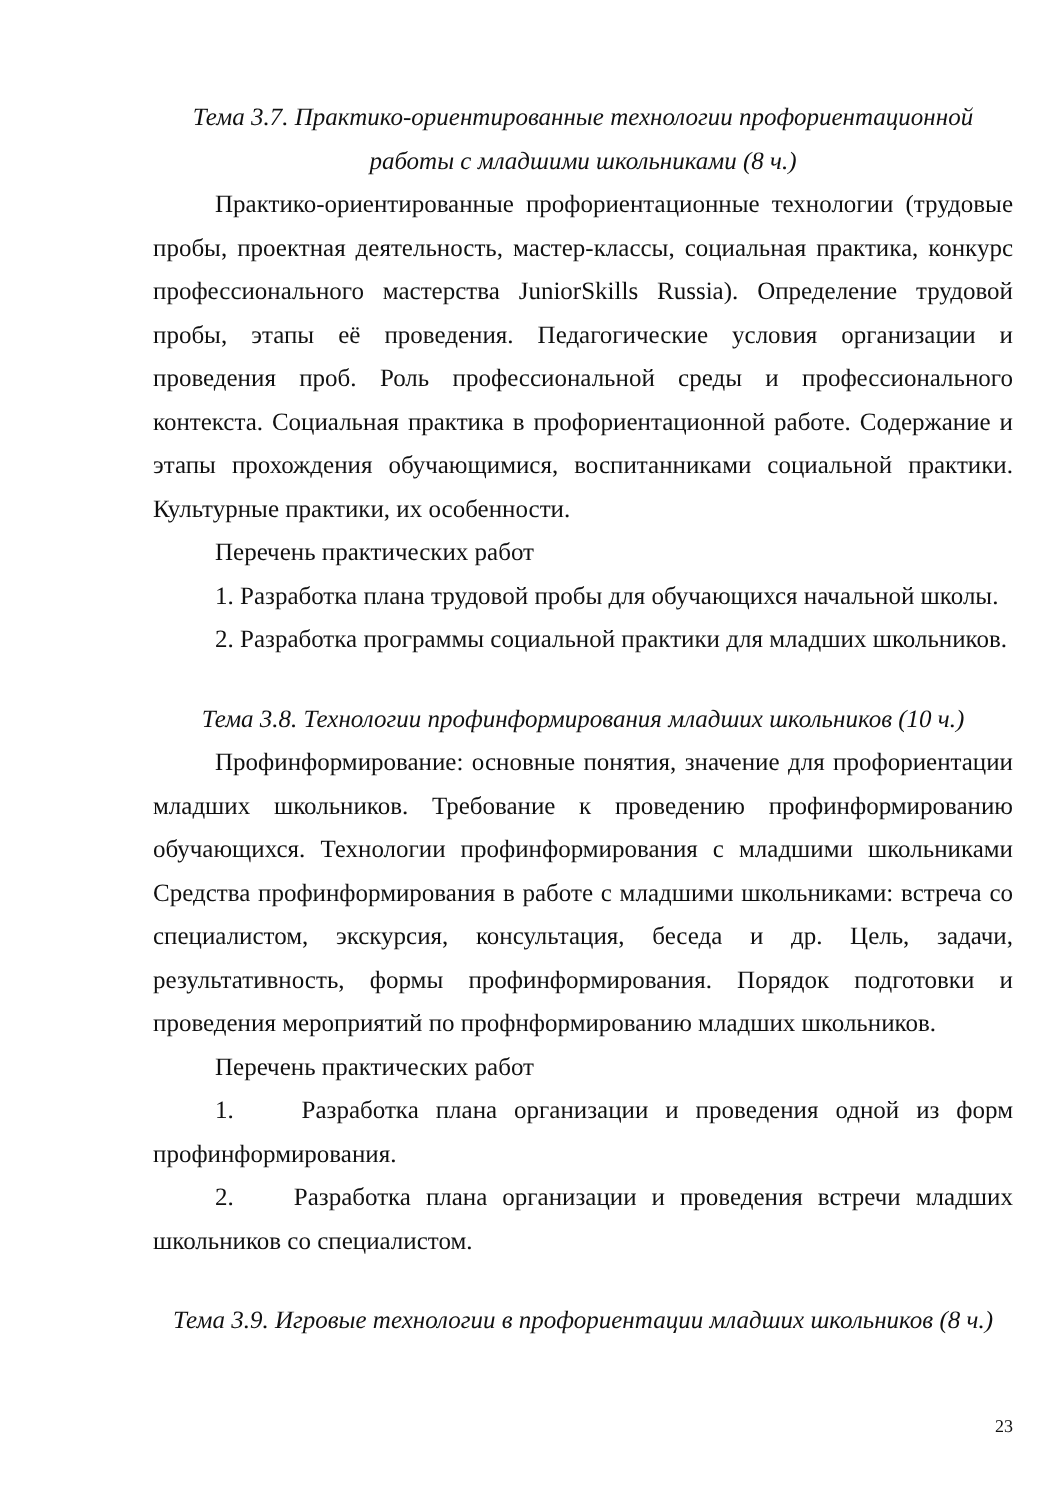Тема 3.7. Практико-ориентированные технологии профориентационной
работы с младшими школьниками (8 ч.)
Практико-ориентированные профориентационные технологии (трудовые пробы, проектная деятельность, мастер-классы, социальная практика, конкурс профессионального мастерства JuniorSkills Russia). Определение трудовой пробы, этапы её проведения. Педагогические условия организации и проведения проб. Роль профессиональной среды и профессионального контекста. Социальная практика в профориентационной работе. Содержание и этапы прохождения обучающимися, воспитанниками социальной практики. Культурные практики, их особенности.
Перечень практических работ
1. Разработка плана трудовой пробы для обучающихся начальной школы.
2. Разработка программы социальной практики для младших школьников.
Тема 3.8. Технологии профинформирования младших школьников (10 ч.)
Профинформирование: основные понятия, значение для профориентации младших школьников. Требование к проведению профинформированию обучающихся. Технологии профинформирования с младшими школьниками Средства профинформирования в работе с младшими школьниками: встреча со специалистом, экскурсия, консультация, беседа и др. Цель, задачи, результативность, формы профинформирования. Порядок подготовки и проведения мероприятий по профнформированию младших школьников.
Перечень практических работ
1. Разработка плана организации и проведения одной из форм профинформирования.
2. Разработка плана организации и проведения встречи младших школьников со специалистом.
Тема 3.9. Игровые технологии в профориентации младших школьников (8 ч.)
23